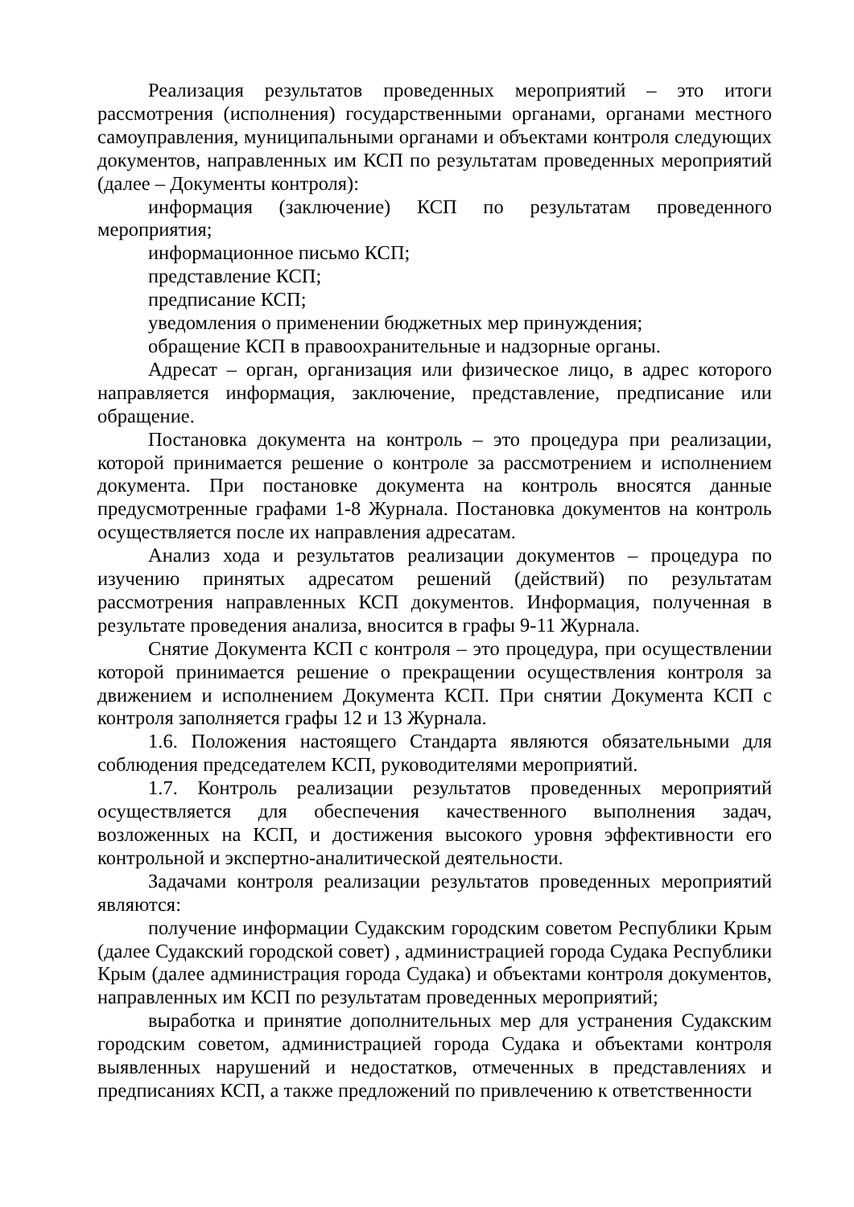Реализация результатов проведенных мероприятий – это итоги рассмотрения (исполнения) государственными органами, органами местного самоуправления, муниципальными органами и объектами контроля следующих документов, направленных им КСП по результатам проведенных мероприятий (далее – Документы контроля):
информация (заключение) КСП по результатам проведенного мероприятия;
информационное письмо КСП;
представление КСП;
предписание КСП;
уведомления о применении бюджетных мер принуждения;
обращение КСП в правоохранительные и надзорные органы.
Адресат – орган, организация или физическое лицо, в адрес которого направляется информация, заключение, представление, предписание или обращение.
Постановка документа на контроль – это процедура при реализации, которой принимается решение о контроле за рассмотрением и исполнением документа. При постановке документа на контроль вносятся данные предусмотренные графами 1-8 Журнала. Постановка документов на контроль осуществляется после их направления адресатам.
Анализ хода и результатов реализации документов – процедура по изучению принятых адресатом решений (действий) по результатам рассмотрения направленных КСП документов. Информация, полученная в результате проведения анализа, вносится в графы 9-11 Журнала.
Снятие Документа КСП с контроля – это процедура, при осуществлении которой принимается решение о прекращении осуществления контроля за движением и исполнением Документа КСП. При снятии Документа КСП с контроля заполняется графы 12 и 13 Журнала.
1.6. Положения настоящего Стандарта являются обязательными для соблюдения председателем КСП, руководителями мероприятий.
1.7. Контроль реализации результатов проведенных мероприятий осуществляется для обеспечения качественного выполнения задач, возложенных на КСП, и достижения высокого уровня эффективности его контрольной и экспертно-аналитической деятельности.
Задачами контроля реализации результатов проведенных мероприятий являются:
получение информации Судакским городским советом Республики Крым (далее Судакский городской совет) , администрацией города Судака Республики Крым (далее администрация города Судака) и объектами контроля документов, направленных им КСП по результатам проведенных мероприятий;
выработка и принятие дополнительных мер для устранения Судакским городским советом, администрацией города Судака и объектами контроля выявленных нарушений и недостатков, отмеченных в представлениях и предписаниях КСП, а также предложений по привлечению к ответственности